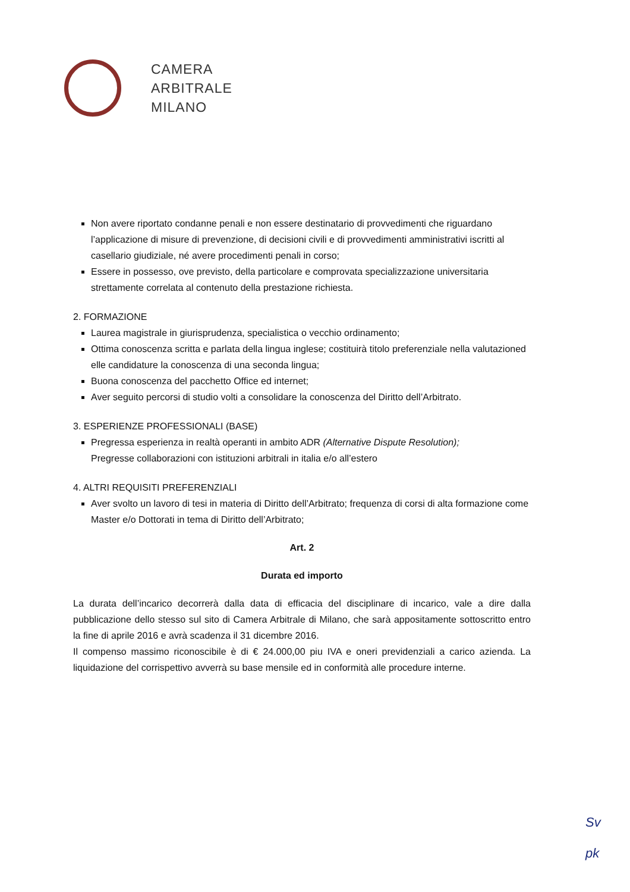CAMERA
ARBITRALE
MILANO
Non avere riportato condanne penali e non essere destinatario di provvedimenti che riguardano l’applicazione di misure di prevenzione, di decisioni civili e di provvedimenti amministrativi iscritti al casellario giudiziale, né avere procedimenti penali in corso;
Essere in possesso, ove previsto, della particolare e comprovata specializzazione universitaria strettamente correlata al contenuto della prestazione richiesta.
2. FORMAZIONE
Laurea magistrale in giurisprudenza, specialistica o vecchio ordinamento;
Ottima conoscenza scritta e parlata della lingua inglese; costituirà titolo preferenziale nella valutazioned elle candidature la conoscenza di una seconda lingua;
Buona conoscenza del pacchetto Office ed internet;
Aver seguito percorsi di studio volti a consolidare la conoscenza del Diritto dell’Arbitrato.
3. ESPERIENZE PROFESSIONALI (BASE)
Pregressa esperienza in realtà operanti in ambito ADR (Alternative Dispute Resolution);
Pregresse collaborazioni con istituzioni arbitrali in italia e/o all’estero
4. ALTRI REQUISITI PREFERENZIALI
Aver svolto un lavoro di tesi in materia di Diritto dell’Arbitrato; frequenza di corsi di alta formazione come Master e/o Dottorati in tema di Diritto dell’Arbitrato;
Art. 2
Durata ed importo
La durata dell’incarico decorrerà dalla data di efficacia del disciplinare di incarico, vale a dire dalla pubblicazione dello stesso sul sito di Camera Arbitrale di Milano, che sarà appositamente sottoscritto entro la fine di aprile 2016 e avrà scadenza il 31 dicembre 2016.
Il compenso massimo riconoscibile è di € 24.000,00 piu IVA e oneri previdenziali a carico azienda. La liquidazione del corrispettivo avverrà su base mensile ed in conformità alle procedure interne.
Sv
pk